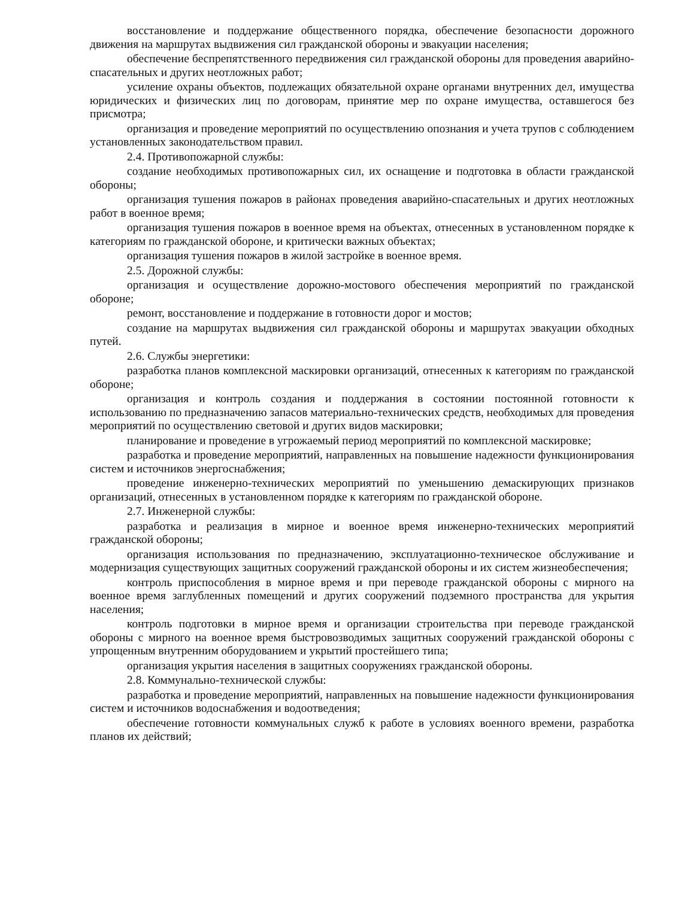восстановление и поддержание общественного порядка, обеспечение безопасности дорожного движения на маршрутах выдвижения сил гражданской обороны и эвакуации населения;
обеспечение беспрепятственного передвижения сил гражданской обороны для проведения аварийно-спасательных и других неотложных работ;
усиление охраны объектов, подлежащих обязательной охране органами внутренних дел, имущества юридических и физических лиц по договорам, принятие мер по охране имущества, оставшегося без присмотра;
организация и проведение мероприятий по осуществлению опознания и учета трупов с соблюдением установленных законодательством правил.
2.4. Противопожарной службы:
создание необходимых противопожарных сил, их оснащение и подготовка в области гражданской обороны;
организация тушения пожаров в районах проведения аварийно-спасательных и других неотложных работ в военное время;
организация тушения пожаров в военное время на объектах, отнесенных в установленном порядке к категориям по гражданской обороне, и критически важных объектах;
организация тушения пожаров в жилой застройке в военное время.
2.5. Дорожной службы:
организация и осуществление дорожно-мостового обеспечения мероприятий по гражданской обороне;
ремонт, восстановление и поддержание в готовности дорог и мостов;
создание на маршрутах выдвижения сил гражданской обороны и маршрутах эвакуации обходных путей.
2.6. Службы энергетики:
разработка планов комплексной маскировки организаций, отнесенных к категориям по гражданской обороне;
организация и контроль создания и поддержания в состоянии постоянной готовности к использованию по предназначению запасов материально-технических средств, необходимых для проведения мероприятий по осуществлению световой и других видов маскировки;
планирование и проведение в угрожаемый период мероприятий по комплексной маскировке;
разработка и проведение мероприятий, направленных на повышение надежности функционирования систем и источников энергоснабжения;
проведение инженерно-технических мероприятий по уменьшению демаскирующих признаков организаций, отнесенных в установленном порядке к категориям по гражданской обороне.
2.7. Инженерной службы:
разработка и реализация в мирное и военное время инженерно-технических мероприятий гражданской обороны;
организация использования по предназначению, эксплуатационно-техническое обслуживание и модернизация существующих защитных сооружений гражданской обороны и их систем жизнеобеспечения;
контроль приспособления в мирное время и при переводе гражданской обороны с мирного на военное время заглубленных помещений и других сооружений подземного пространства для укрытия населения;
контроль подготовки в мирное время и организации строительства при переводе гражданской обороны с мирного на военное время быстровозводимых защитных сооружений гражданской обороны с упрощенным внутренним оборудованием и укрытий простейшего типа;
организация укрытия населения в защитных сооружениях гражданской обороны.
2.8. Коммунально-технической службы:
разработка и проведение мероприятий, направленных на повышение надежности функционирования систем и источников водоснабжения и водоотведения;
обеспечение готовности коммунальных служб к работе в условиях военного времени, разработка планов их действий;